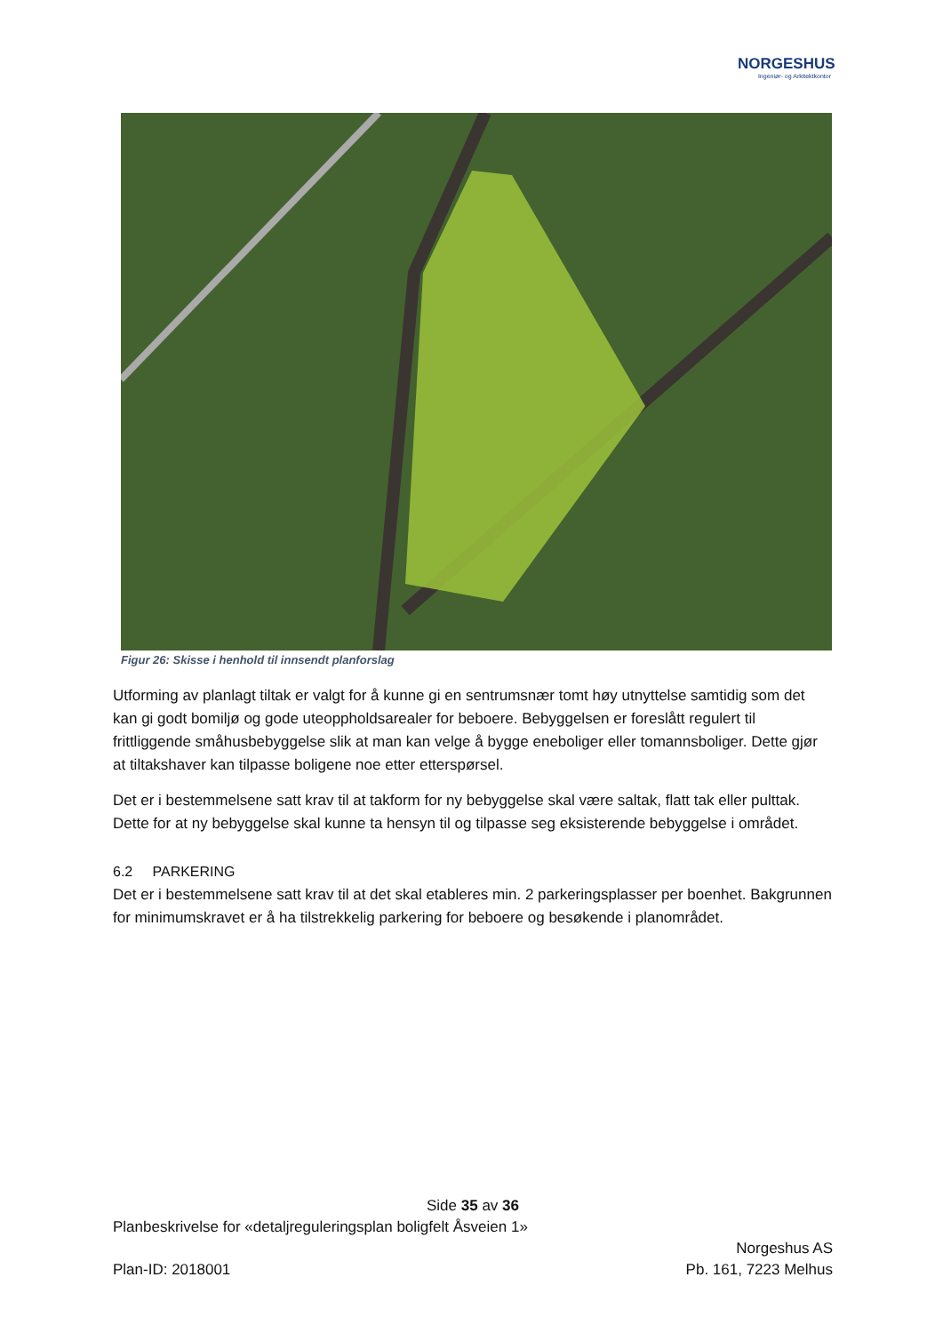NORGESHUS
Ingeniør- og Arkitektkontor
Figur 26: Skisse i henhold til innsendt planforslag
Utforming av planlagt tiltak er valgt for å kunne gi en sentrumsnær tomt høy utnyttelse samtidig som det kan gi godt bomiljø og gode uteoppholdsarealer for beboere. Bebyggelsen er foreslått regulert til frittliggende småhusbebyggelse slik at man kan velge å bygge eneboliger eller tomannsboliger. Dette gjør at tiltakshaver kan tilpasse boligene noe etter etterspørsel.
Det er i bestemmelsene satt krav til at takform for ny bebyggelse skal være saltak, flatt tak eller pulttak. Dette for at ny bebyggelse skal kunne ta hensyn til og tilpasse seg eksisterende bebyggelse i området.
6.2 PARKERING
Det er i bestemmelsene satt krav til at det skal etableres min. 2 parkeringsplasser per boenhet. Bakgrunnen for minimumskravet er å ha tilstrekkelig parkering for beboere og besøkende i planområdet.
Side 35 av 36
Planbeskrivelse for «detaljreguleringsplan boligfelt Åsveien 1»
Norgeshus AS
Plan-ID: 2018001 Pb. 161, 7223 Melhus